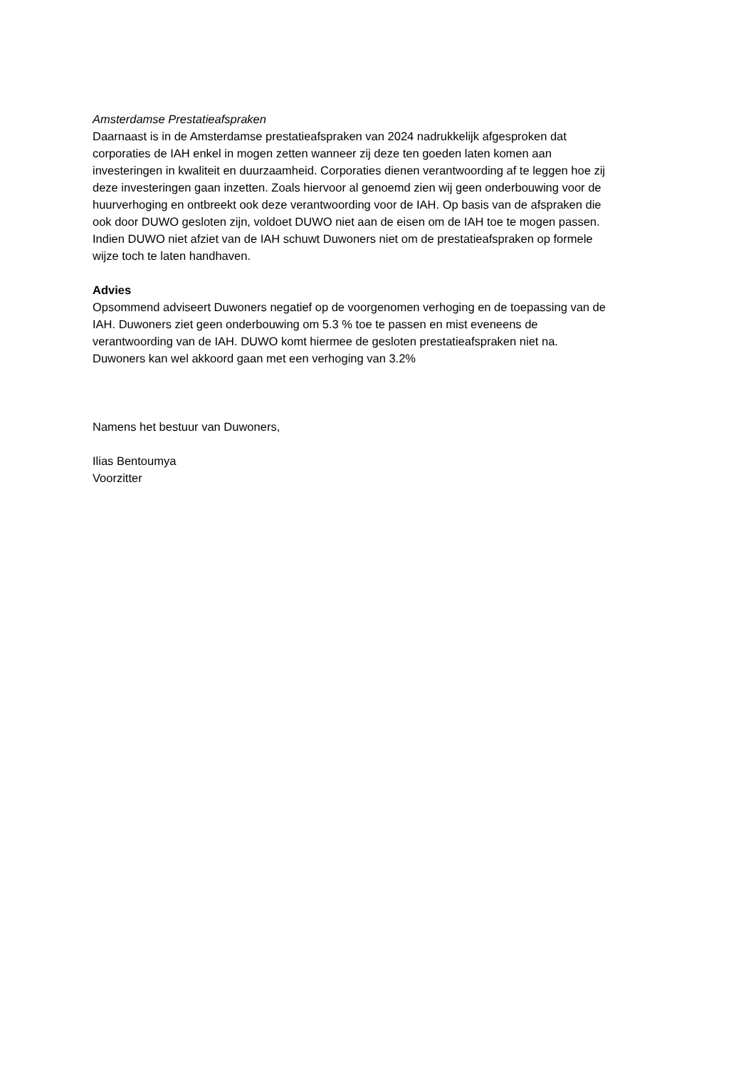Amsterdamse Prestatieafspraken
Daarnaast is in de Amsterdamse prestatieafspraken van 2024 nadrukkelijk afgesproken dat
corporaties de IAH enkel in mogen zetten wanneer zij deze ten goeden laten komen aan
investeringen in kwaliteit en duurzaamheid. Corporaties dienen verantwoording af te leggen hoe zij
deze investeringen gaan inzetten. Zoals hiervoor al genoemd zien wij geen onderbouwing voor de
huurverhoging en ontbreekt ook deze verantwoording voor de IAH. Op basis van de afspraken die
ook door DUWO gesloten zijn, voldoet DUWO niet aan de eisen om de IAH toe te mogen passen.
Indien DUWO niet afziet van de IAH schuwt Duwoners niet om de prestatieafspraken op formele
wijze toch te laten handhaven.
Advies
Opsommend adviseert Duwoners negatief op de voorgenomen verhoging en de toepassing van de
IAH. Duwoners ziet geen onderbouwing om 5.3 % toe te passen en mist eveneens de
verantwoording van de IAH. DUWO komt hiermee de gesloten prestatieafspraken niet na.
Duwoners kan wel akkoord gaan met een verhoging van 3.2%
Namens het bestuur van Duwoners,
Ilias Bentoumya
Voorzitter